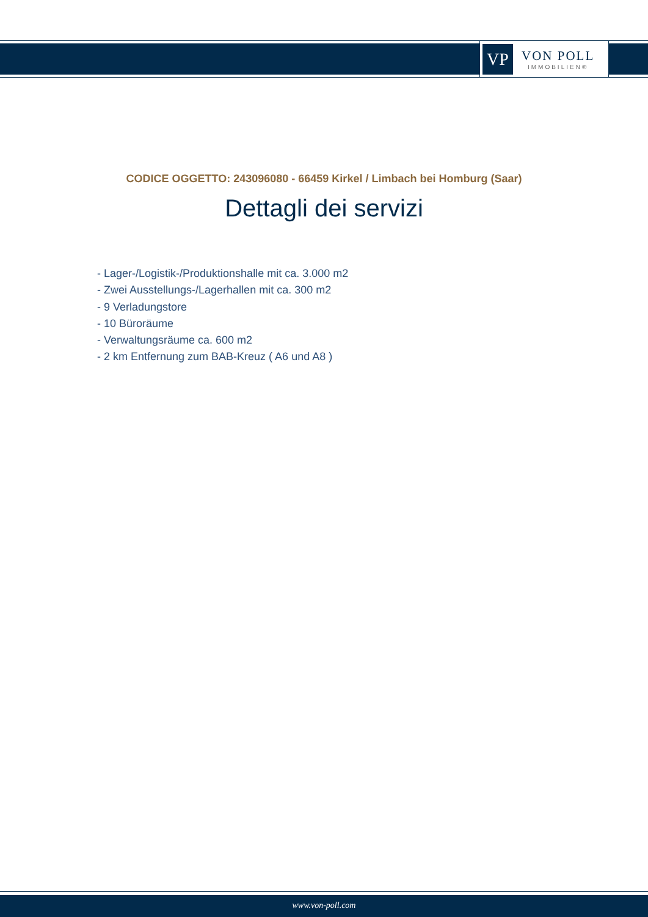VP
VON POLL
IMMOBILIEN®
CODICE OGGETTO: 243096080 - 66459 Kirkel / Limbach bei Homburg (Saar)
Dettagli dei servizi
- Lager-/Logistik-/Produktionshalle mit ca. 3.000 m2
- Zwei Ausstellungs-/Lagerhallen mit ca. 300 m2
- 9 Verladungstore
- 10 Büroräume
- Verwaltungsräume ca. 600 m2
- 2 km Entfernung zum BAB-Kreuz ( A6 und A8 )
www.von-poll.com